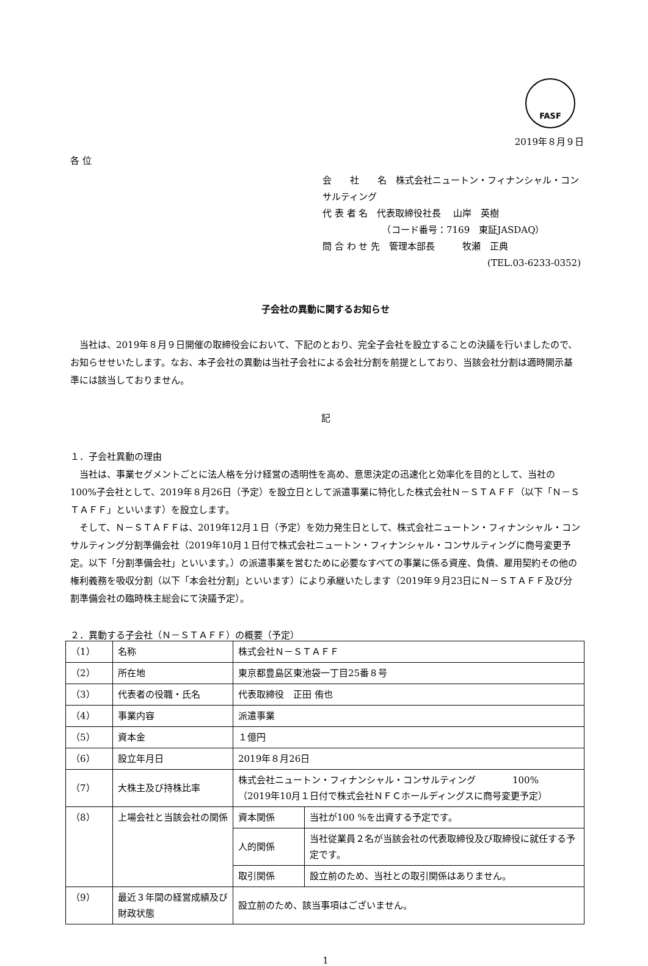FASF
2019年８月９日
各 位
会　　社　　名　株式会社ニュートン・フィナンシャル・コンサルティング
代 表 者 名　代表取締役社長　 山岸　英樹
　　　　　　　（コード番号：7169　東証JASDAQ）
問 合 わ せ 先　管理本部長　　　牧瀬　正典
(TEL.03-6233-0352)
子会社の異動に関するお知らせ
当社は、2019年８月９日開催の取締役会において、下記のとおり、完全子会社を設立することの決議を行いましたので、お知らせせいたします。なお、本子会社の異動は当社子会社による会社分割を前提としており、当該会社分割は適時開示基準には該当しておりません。
記
１．子会社異動の理由
当社は、事業セグメントごとに法人格を分け経営の透明性を高め、意思決定の迅速化と効率化を目的として、当社の100%子会社として、2019年８月26日（予定）を設立日として派遣事業に特化した株式会社Ｎ－ＳＴＡＦＦ（以下「Ｎ－ＳＴＡＦＦ」といいます）を設立します。
そして、Ｎ－ＳＴＡＦＦは、2019年12月１日（予定）を効力発生日として、株式会社ニュートン・フィナンシャル・コンサルティング分割準備会社（2019年10月１日付で株式会社ニュートン・フィナンシャル・コンサルティングに商号変更予定。以下「分割準備会社」といいます。）の派遣事業を営むために必要なすべての事業に係る資産、負債、雇用契約その他の権利義務を吸収分割（以下「本会社分割」といいます）により承継いたします（2019年９月23日にＮ－ＳＴＡＦＦ及び分割準備会社の臨時株主総会にて決議予定）。
２．異動する子会社（Ｎ－ＳＴＡＦＦ）の概要（予定）
| （1） | 名称 | 株式会社Ｎ－ＳＴＡＦＦ | |
| （2） | 所在地 | 東京都豊島区東池袋一丁目25番８号 | |
| （3） | 代表者の役職・氏名 | 代表取締役 正田 侑也 | |
| （4） | 事業内容 | 派遣事業 | |
| （5） | 資本金 | １億円 | |
| （6） | 設立年月日 | 2019年８月26日 | |
| （7） | 大株主及び持株比率 | 株式会社ニュートン・フィナンシャル・コンサルティング 100% （2019年10月１日付で株式会社ＮＦＣホールディングスに商号変更予定） | |
| （8） | 上場会社と当該会社の関係 | 資本関係 | 当社が100 %を出資する予定です。 |
| | | 人的関係 | 当社従業員２名が当該会社の代表取締役及び取締役に就任する予定です。 |
| | | 取引関係 | 設立前のため、当社との取引関係はありません。 |
| （9） | 最近３年間の経営成績及び財政状態 | 設立前のため、該当事項はございません。 | |
1